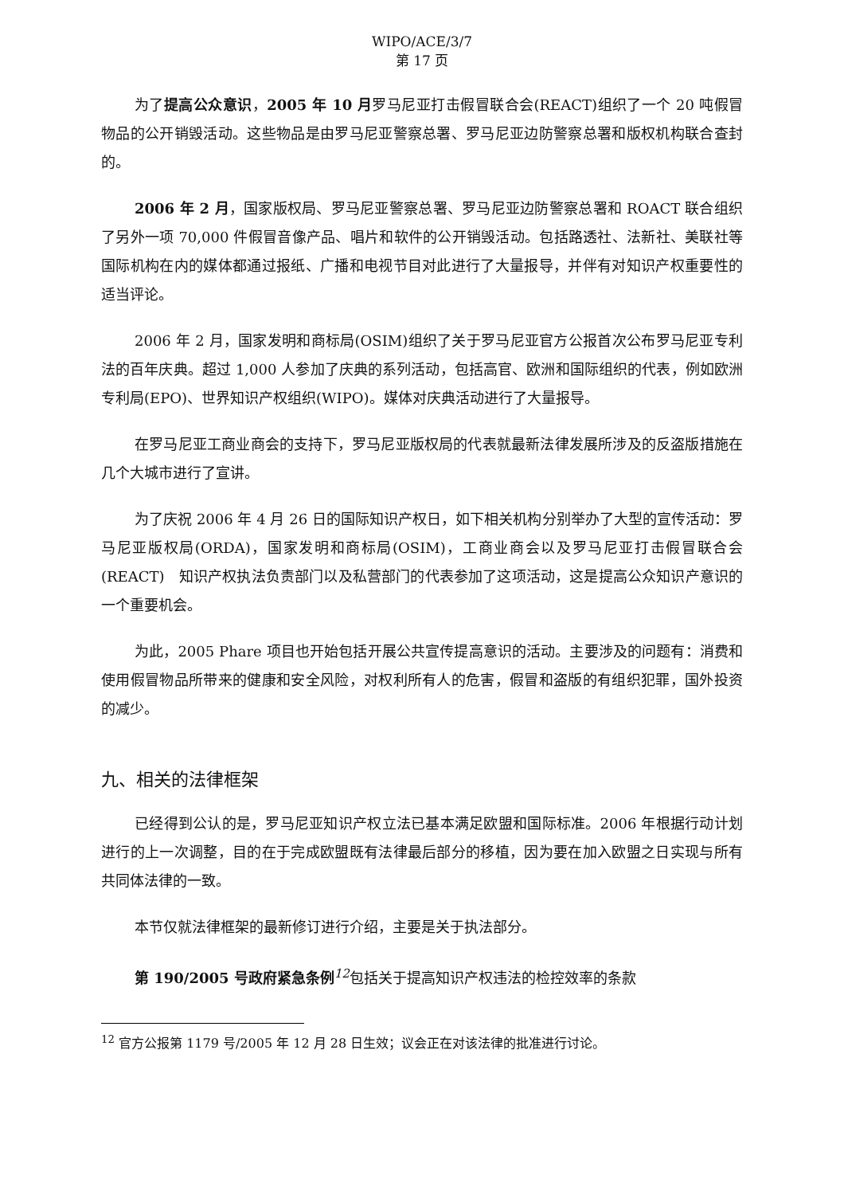WIPO/ACE/3/7
第 17 页
为了提高公众意识，2005 年 10 月罗马尼亚打击假冒联合会(REACT)组织了一个 20 吨假冒物品的公开销毁活动。这些物品是由罗马尼亚警察总署、罗马尼亚边防警察总署和版权机构联合查封的。
2006 年 2 月，国家版权局、罗马尼亚警察总署、罗马尼亚边防警察总署和 ROACT 联合组织了另外一项 70,000 件假冒音像产品、唱片和软件的公开销毁活动。包括路透社、法新社、美联社等国际机构在内的媒体都通过报纸、广播和电视节目对此进行了大量报导，并伴有对知识产权重要性的适当评论。
2006 年 2 月，国家发明和商标局(OSIM)组织了关于罗马尼亚官方公报首次公布罗马尼亚专利法的百年庆典。超过 1,000 人参加了庆典的系列活动，包括高官、欧洲和国际组织的代表，例如欧洲专利局(EPO)、世界知识产权组织(WIPO)。媒体对庆典活动进行了大量报导。
在罗马尼亚工商业商会的支持下，罗马尼亚版权局的代表就最新法律发展所涉及的反盗版措施在几个大城市进行了宣讲。
为了庆祝 2006 年 4 月 26 日的国际知识产权日，如下相关机构分别举办了大型的宣传活动：罗马尼亚版权局(ORDA)，国家发明和商标局(OSIM)，工商业商会以及罗马尼亚打击假冒联合会(REACT)　知识产权执法负责部门以及私营部门的代表参加了这项活动，这是提高公众知识产意识的一个重要机会。
为此，2005 Phare 项目也开始包括开展公共宣传提高意识的活动。主要涉及的问题有：消费和使用假冒物品所带来的健康和安全风险，对权利所有人的危害，假冒和盗版的有组织犯罪，国外投资的减少。
九、相关的法律框架
已经得到公认的是，罗马尼亚知识产权立法已基本满足欧盟和国际标准。2006 年根据行动计划进行的上一次调整，目的在于完成欧盟既有法律最后部分的移植，因为要在加入欧盟之日实现与所有共同体法律的一致。
本节仅就法律框架的最新修订进行介绍，主要是关于执法部分。
第 190/2005 号政府紧急条例<sup>12</sup>包括关于提高知识产权违法的检控效率的条款
<sup>12</sup> 官方公报第 1179 号/2005 年 12 月 28 日生效；议会正在对该法律的批准进行讨论。